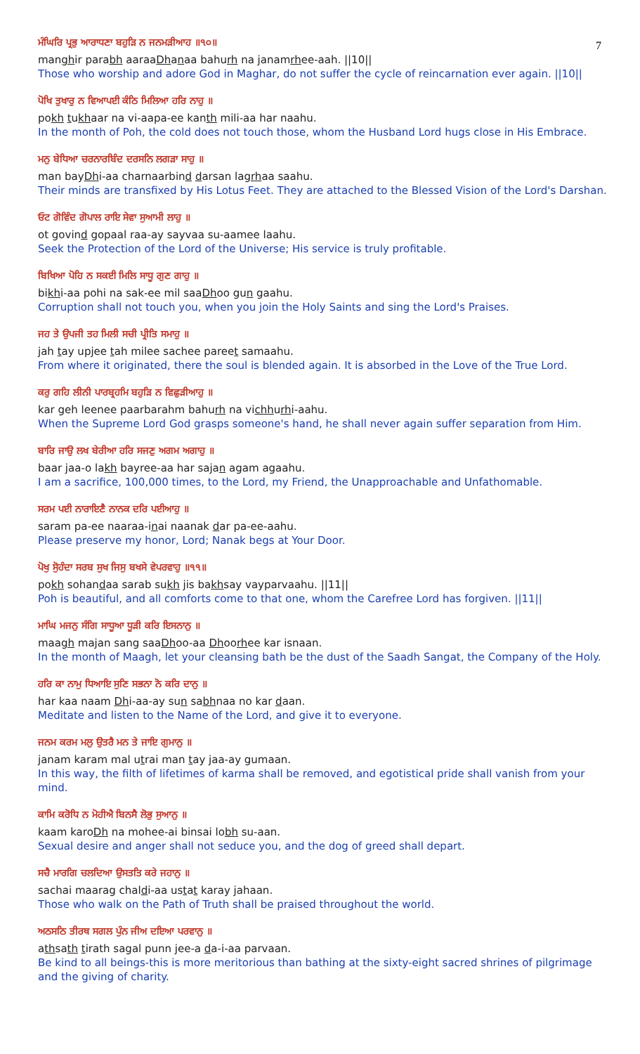7
ਮੰਘਿਰਿ ਪ੍ਰਭੁ ਆਰਾਧਣਾ ਬਹੁੜਿ ਨ ਜਨਮੜੀਆਹ ॥੧੦॥
manghir parabh aaraaDhanaa bahurh na janamrhee-aah. ||10||
Those who worship and adore God in Maghar, do not suffer the cycle of reincarnation ever again. ||10||
ਪੋਖਿ ਤੁਖਾਰੁ ਨ ਵਿਆਪਈ ਕੰਠਿ ਮਿਲਿਆ ਹਰਿ ਨਾਹੁ ॥
pokh tukhaar na vi-aapa-ee kanth mili-aa har naahu.
In the month of Poh, the cold does not touch those, whom the Husband Lord hugs close in His Embrace.
ਮਨੁ ਬੇਧਿਆ ਚਰਨਾਰਬਿੰਦ ਦਰਸਨਿ ਲਗੜਾ ਸਾਹੁ ॥
man bayDhi-aa charnaarbind darsan lagrhaa saahu.
Their minds are transfixed by His Lotus Feet. They are attached to the Blessed Vision of the Lord's Darshan.
ਓਟ ਗੋਵਿੰਦ ਗੋਪਾਲ ਰਾਇ ਸੇਵਾ ਸੁਆਮੀ ਲਾਹੁ ॥
ot govind gopaal raa-ay sayvaa su-aamee laahu.
Seek the Protection of the Lord of the Universe; His service is truly profitable.
ਬਿਖਿਆ ਪੋਹਿ ਨ ਸਕਈ ਮਿਲਿ ਸਾਧੂ ਗੁਣ ਗਾਹੁ ॥
bikhi-aa pohi na sak-ee mil saaDhoo gun gaahu.
Corruption shall not touch you, when you join the Holy Saints and sing the Lord's Praises.
ਜਹ ਤੇ ਉਪਜੀ ਤਹ ਮਿਲੀ ਸਚੀ ਪ੍ਰੀਤਿ ਸਮਾਹੁ ॥
jah tay upjee tah milee sachee pareet samaahu.
From where it originated, there the soul is blended again. It is absorbed in the Love of the True Lord.
ਕਰੁ ਗਹਿ ਲੀਨੀ ਪਾਰਬ੍ਰਹਮਿ ਬਹੁੜਿ ਨ ਵਿਛੁੜੀਆਹੁ ॥
kar geh leenee paarbarahm bahurh na vichhurhi-aahu.
When the Supreme Lord God grasps someone's hand, he shall never again suffer separation from Him.
ਬਾਰਿ ਜਾਉ ਲਖ ਬੇਰੀਆ ਹਰਿ ਸਜਣੁ ਅਗਮ ਅਗਾਹੁ ॥
baar jaa-o lakh bayree-aa har sajan agam agaahu.
I am a sacrifice, 100,000 times, to the Lord, my Friend, the Unapproachable and Unfathomable.
ਸਰਮ ਪਈ ਨਾਰਾਇਣੈ ਨਾਨਕ ਦਰਿ ਪਈਆਹੁ ॥
saram pa-ee naaraa-inai naanak dar pa-ee-aahu.
Please preserve my honor, Lord; Nanak begs at Your Door.
ਪੋਖੁ ਸੋੁਹੰਦਾ ਸਰਬ ਸੁਖ ਜਿਸੁ ਬਖਸੇ ਵੇਪਰਵਾਹੁ ॥੧੧॥
pokh sohandaa sarab sukh jis bakhsay vayparvaahu. ||11||
Poh is beautiful, and all comforts come to that one, whom the Carefree Lord has forgiven. ||11||
ਮਾਘਿ ਮਜਨੁ ਸੰਗਿ ਸਾਧੂਆ ਧੂੜੀ ਕਰਿ ਇਸਨਾਨੁ ॥
maagh majan sang saaDhoo-aa Dhoorhee kar isnaan.
In the month of Maagh, let your cleansing bath be the dust of the Saadh Sangat, the Company of the Holy.
ਹਰਿ ਕਾ ਨਾਮੁ ਧਿਆਇ ਸੁਣਿ ਸਭਨਾ ਨੋ ਕਰਿ ਦਾਨੁ ॥
har kaa naam Dhi-aa-ay sun sabhnaa no kar daan.
Meditate and listen to the Name of the Lord, and give it to everyone.
ਜਨਮ ਕਰਮ ਮਲੁ ਉਤਰੈ ਮਨ ਤੇ ਜਾਇ ਗੁਮਾਨੁ ॥
janam karam mal utrai man tay jaa-ay gumaan.
In this way, the filth of lifetimes of karma shall be removed, and egotistical pride shall vanish from your mind.
ਕਾਮਿ ਕਰੋਧਿ ਨ ਮੋਹੀਐ ਬਿਨਸੈ ਲੋਭੁ ਸੁਆਨੁ ॥
kaam karoDh na mohee-ai binsai lobh su-aan.
Sexual desire and anger shall not seduce you, and the dog of greed shall depart.
ਸਚੈ ਮਾਰਗਿ ਚਲਦਿਆ ਉਸਤਤਿ ਕਰੇ ਜਹਾਨੁ ॥
sachai maarag chaldi-aa ustat karay jahaan.
Those who walk on the Path of Truth shall be praised throughout the world.
ਅਠਸਠਿ ਤੀਰਥ ਸਗਲ ਪੁੰਨ ਜੀਅ ਦਇਆ ਪਰਵਾਨੁ ॥
athsath tirath sagal punn jee-a da-i-aa parvaan.
Be kind to all beings-this is more meritorious than bathing at the sixty-eight sacred shrines of pilgrimage and the giving of charity.